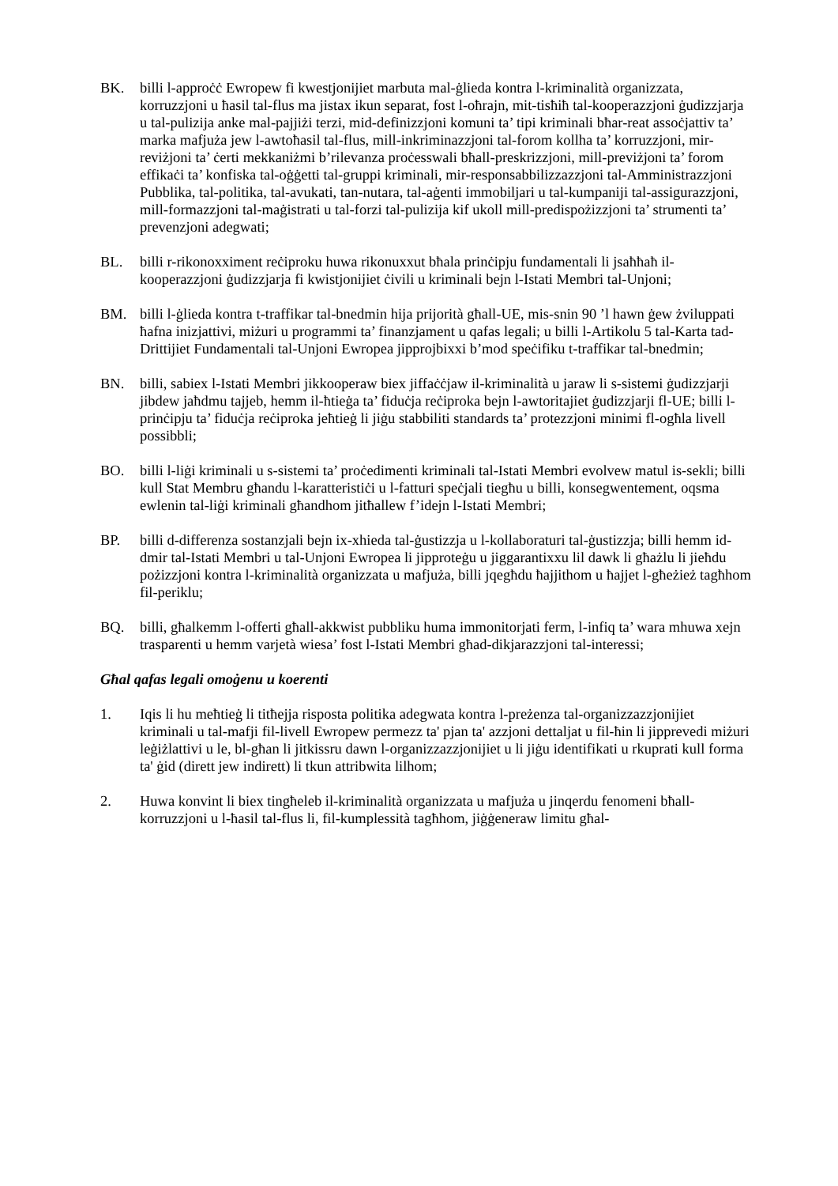BK. billi l-approċċ Ewropew fi kwestjonijiet marbuta mal-ġlieda kontra l-kriminalità organizzata, korruzzjoni u ħasil tal-flus ma jistax ikun separat, fost l-oħrajn, mit-tisħiħ tal-kooperazzjoni ġudizzjarja u tal-pulizija anke mal-pajjiżi terzi, mid-definizzjoni komuni ta’ tipi kriminali bħar-reat assoċjattiv ta’ marka mafjuża jew l-awtoħasil tal-flus, mill-inkriminazzjoni tal-forom kollha ta’ korruzzjoni, mir-reviżjoni ta’ ċerti mekkaniżmi b’rilevanza proċesswali bħall-preskrizzjoni, mill-previżjoni ta’ forom effikaċi ta’ konfiska tal-oġġetti tal-gruppi kriminali, mir-responsabbilizzazzjoni tal-Amministrazzjoni Pubblika, tal-politika, tal-avukati, tan-nutara, tal-aġenti immobiljari u tal-kumpaniji tal-assigurazzjoni, mill-formazzjoni tal-maġistrati u tal-forzi tal-pulizija kif ukoll mill-predispożizzjoni ta’ strumenti ta’ prevenzjoni adegwati;
BL. billi r-rikonoxximent reċiproku huwa rikonuxxut bħala prinċipju fundamentali li jsaħħaħ il-kooperazzjoni ġudizzjarja fi kwistjonijiet ċivili u kriminali bejn l-Istati Membri tal-Unjoni;
BM. billi l-ġlieda kontra t-traffikar tal-bnedmin hija prijorità għall-UE, mis-snin 90 ’l hawn ġew żviluppati ħafna inizjattivi, miżuri u programmi ta’ finanzjament u qafas legali; u billi l-Artikolu 5 tal-Karta tad-Drittijiet Fundamentali tal-Unjoni Ewropea jipprojbixxi b’mod speċifiku t-traffikar tal-bnedmin;
BN. billi, sabiex l-Istati Membri jikkooperaw biex jiffaċċjaw il-kriminalità u jaraw li s-sistemi ġudizzjarji jibdew jaħdmu tajjeb, hemm il-ħtieġa ta’ fiduċja reċiproka bejn l-awtoritajiet ġudizzjarji fl-UE; billi l-prinċipju ta’ fiduċja reċiproka jeħtieġ li jiġu stabbiliti standards ta’ protezzjoni minimi fl-ogħla livell possibbli;
BO. billi l-liġi kriminali u s-sistemi ta’ proċedimenti kriminali tal-Istati Membri evolvew matul is-sekli; billi kull Stat Membru għandu l-karatteristiċi u l-fatturi speċjali tiegħu u billi, konsegwentement, oqsma ewlenin tal-liġi kriminali għandhom jitħallew f’idejn l-Istati Membri;
BP. billi d-differenza sostanzjali bejn ix-xhieda tal-ġustizzja u l-kollaboraturi tal-ġustizzja; billi hemm id-dmir tal-Istati Membri u tal-Unjoni Ewropea li jipproteġu u jiggarantixxu lil dawk li għażlu li jieħdu pożizzjoni kontra l-kriminalità organizzata u mafjuża, billi jqegħdu ħajjithom u ħajjet l-għeżież tagħhom fil-periklu;
BQ. billi, għalkemm l-offerti għall-akkwist pubbliku huma immonitorjati ferm, l-infiq ta’ wara mhuwa xejn trasparenti u hemm varjetà wiesa’ fost l-Istati Membri għad-dikjarazzjoni tal-interessi;
Għal qafas legali omoġenu u koerenti
1. Iqis li hu meħtieġ li titħejja risposta politika adegwata kontra l-preżenza tal-organizzazzjonijiet kriminali u tal-mafji fil-livell Ewropew permezz ta' pjan ta' azzjoni dettaljat u fil-ħin li jipprevedi miżuri leġiżlattivi u le, bl-għan li jitkissru dawn l-organizzazzjonijiet u li jiġu identifikati u rkuprati kull forma ta' ġid (dirett jew indirett) li tkun attribwita lilhom;
2. Huwa konvint li biex tingħeleb il-kriminalità organizzata u mafjuża u jinqerdu fenomeni bħall-korruzzjoni u l-ħasil tal-flus li, fil-kumplessità tagħhom, jiġġeneraw limitu għal-